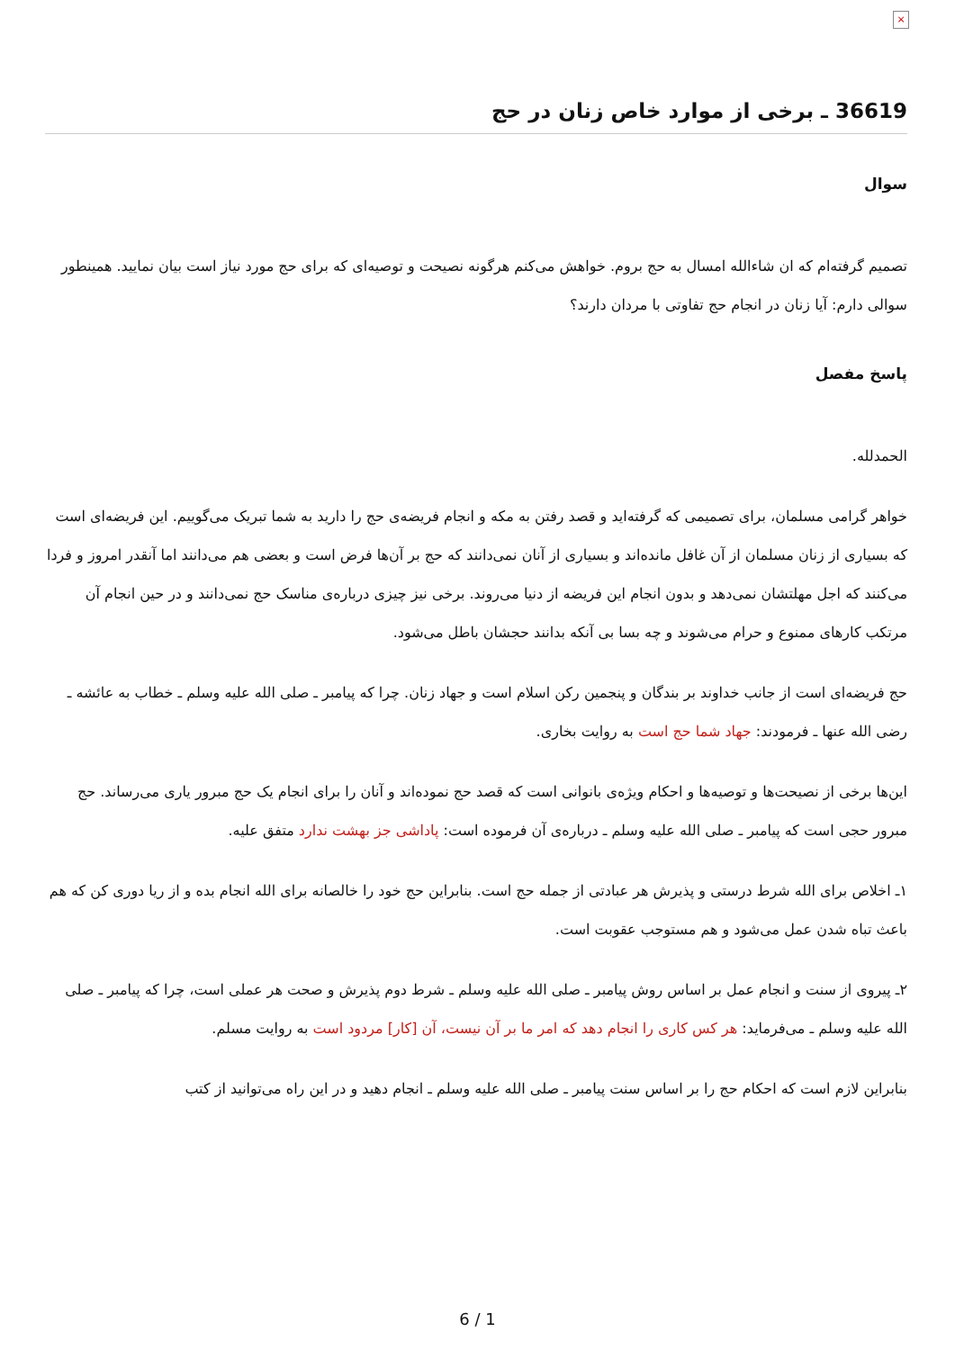×
36619 ـ برخی از موارد خاص زنان در حج
سوال
تصمیم گرفته‌ام که ان شاءالله امسال به حج بروم. خواهش می‌کنم هرگونه نصیحت و توصیه‌ای که برای حج مورد نیاز است بیان نمایید. همینطور سوالی دارم: آیا زنان در انجام حج تفاوتی با مردان دارند؟
پاسخ مفصل
الحمدلله.
خواهر گرامی مسلمان، برای تصمیمی که گرفته‌اید و قصد رفتن به مکه و انجام فریضه‌ی حج را دارید به شما تبریک می‌گوییم. این فریضه‌ای است که بسیاری از زنان مسلمان از آن غافل مانده‌اند و بسیاری از آنان نمی‌دانند که حج بر آن‌ها فرض است و بعضی هم می‌دانند اما آنقدر امروز و فردا می‌کنند که اجل مهلتشان نمی‌دهد و بدون انجام این فریضه از دنیا می‌روند. برخی نیز چیزی درباره‌ی مناسک حج نمی‌دانند و در حین انجام آن مرتکب کارهای ممنوع و حرام می‌شوند و چه بسا بی آنکه بدانند حجشان باطل می‌شود.
حج فریضه‌ای است از جانب خداوند بر بندگان و پنجمین رکن اسلام است و جهاد زنان. چرا که پیامبر ـ صلی الله علیه وسلم ـ خطاب به عائشه ـ رضی الله عنها ـ فرمودند: جهاد شما حج است به روایت بخاری.
این‌ها برخی از نصیحت‌ها و توصیه‌ها و احکام ویژه‌ی بانوانی است که قصد حج نموده‌اند و آنان را برای انجام یک حج مبرور یاری می‌رساند. حج مبرور حجی است که پیامبر ـ صلی الله علیه وسلم ـ درباره‌ی آن فرموده است: پاداشی جز بهشت ندارد متفق علیه.
۱ـ اخلاص برای الله شرط درستی و پذیرش هر عبادتی از جمله حج است. بنابراین حج خود را خالصانه برای الله انجام بده و از ریا دوری کن که هم باعث تباه شدن عمل می‌شود و هم مستوجب عقوبت است.
۲ـ پیروی از سنت و انجام عمل بر اساس روش پیامبر ـ صلی الله علیه وسلم ـ شرط دوم پذیرش و صحت هر عملی است، چرا که پیامبر ـ صلی الله علیه وسلم ـ می‌فرماید: هر کس کاری را انجام دهد که امر ما بر آن نیست، آن [کار] مردود است به روایت مسلم.
بنابراین لازم است که احکام حج را بر اساس سنت پیامبر ـ صلی الله علیه وسلم ـ انجام دهید و در این راه می‌توانید از کتب
6 / 1